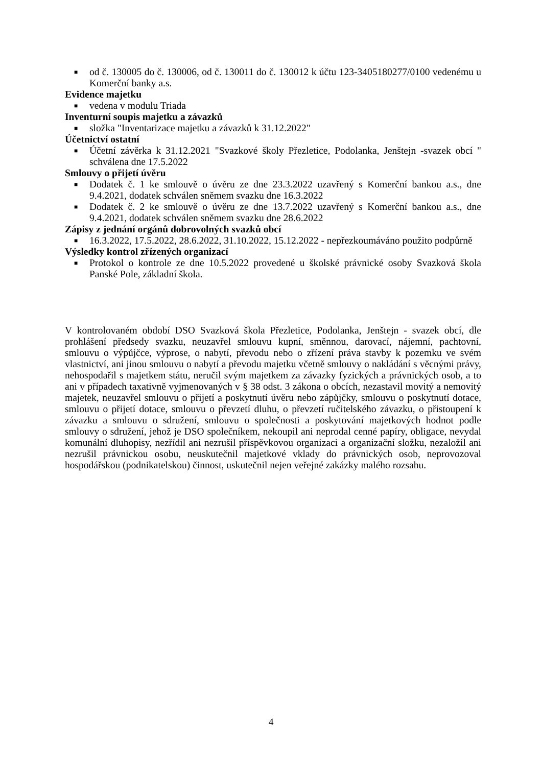■ od č. 130005 do č. 130006, od č. 130011 do č. 130012 k účtu 123-3405180277/0100 vedenému u Komerční banky a.s.
Evidence majetku
■ vedena v modulu Triada
Inventurní soupis majetku a závazků
■ složka "Inventarizace majetku a závazků k 31.12.2022"
Účetnictví ostatní
■ Účetní závěrka k 31.12.2021 "Svazkové školy Přezletice, Podolanka, Jenštejn -svazek obcí " schválena dne 17.5.2022
Smlouvy o přijetí úvěru
■ Dodatek č. 1 ke smlouvě o úvěru ze dne 23.3.2022 uzavřený s Komerční bankou a.s., dne 9.4.2021, dodatek schválen sněmem svazku dne 16.3.2022
■ Dodatek č. 2 ke smlouvě o úvěru ze dne 13.7.2022 uzavřený s Komerční bankou a.s., dne 9.4.2021, dodatek schválen sněmem svazku dne 28.6.2022
Zápisy z jednání orgánů dobrovolných svazků obcí
■ 16.3.2022, 17.5.2022, 28.6.2022, 31.10.2022, 15.12.2022 - nepřezkoumáváno použito podpůrně
Výsledky kontrol zřízených organizací
■ Protokol o kontrole ze dne 10.5.2022 provedené u školské právnické osoby Svazková škola Panské Pole, základní škola.
V kontrolovaném období DSO Svazková škola Přezletice, Podolanka, Jenštejn - svazek obcí, dle prohlášení předsedy svazku, neuzavřel smlouvu kupní, směnnou, darovací, nájemní, pachtovní, smlouvu o výpůjčce, výprose, o nabytí, převodu nebo o zřízení práva stavby k pozemku ve svém vlastnictví, ani jinou smlouvu o nabytí a převodu majetku včetně smlouvy o nakládání s věcnými právy, nehospodařil s majetkem státu, neručil svým majetkem za závazky fyzických a právnických osob, a to ani v případech taxativně vyjmenovaných v § 38 odst. 3 zákona o obcích, nezastavil movitý a nemovitý majetek, neuzavřel smlouvu o přijetí a poskytnutí úvěru nebo zápůjčky, smlouvu o poskytnutí dotace, smlouvu o přijetí dotace, smlouvu o převzetí dluhu, o převzetí ručitelského závazku, o přistoupení k závazku a smlouvu o sdružení, smlouvu o společnosti a poskytování majetkových hodnot podle smlouvy o sdružení, jehož je DSO společníkem, nekoupil ani neprodal cenné papíry, obligace, nevydal komunální dluhopisy, nezřídil ani nezrušil příspěvkovou organizaci a organizační složku, nezaložil ani nezrušil právnickou osobu, neuskutečnil majetkové vklady do právnických osob, neprovozoval hospodářskou (podnikatelskou) činnost, uskutečnil nejen veřejné zakázky malého rozsahu.
4